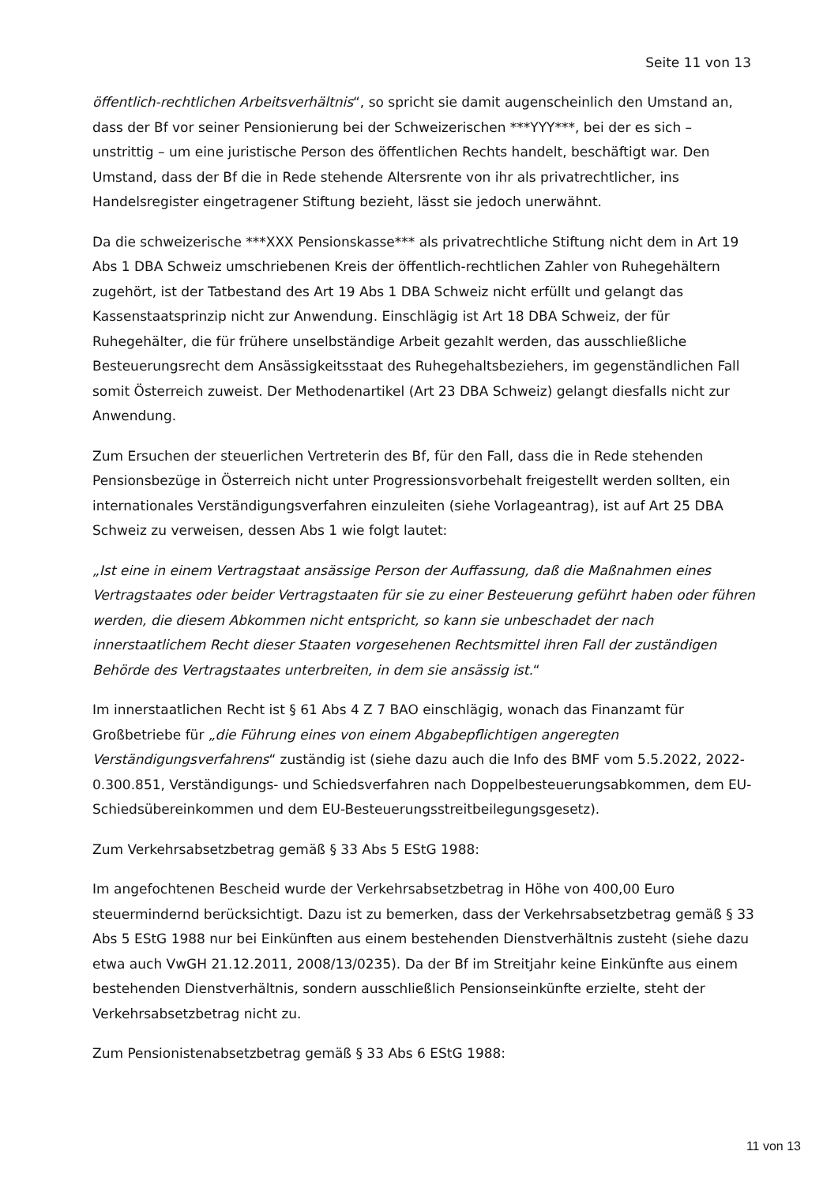Seite 11 von 13
öffentlich-rechtlichen Arbeitsverhältnis“, so spricht sie damit augenscheinlich den Umstand an, dass der Bf vor seiner Pensionierung bei der Schweizerischen ***YYY***, bei der es sich – unstrittig – um eine juristische Person des öffentlichen Rechts handelt, beschäftigt war. Den Umstand, dass der Bf die in Rede stehende Altersrente von ihr als privatrechtlicher, ins Handelsregister eingetragener Stiftung bezieht, lässt sie jedoch unerwähnt.
Da die schweizerische ***XXX Pensionskasse*** als privatrechtliche Stiftung nicht dem in Art 19 Abs 1 DBA Schweiz umschriebenen Kreis der öffentlich-rechtlichen Zahler von Ruhegehältern zugehört, ist der Tatbestand des Art 19 Abs 1 DBA Schweiz nicht erfüllt und gelangt das Kassenstaatsprinzip nicht zur Anwendung. Einschlägig ist Art 18 DBA Schweiz, der für Ruhegehälter, die für frühere unselbständige Arbeit gezahlt werden, das ausschließliche Besteuerungsrecht dem Ansässigkeitsstaat des Ruhegehaltsbeziehers, im gegenständlichen Fall somit Österreich zuweist. Der Methodenartikel (Art 23 DBA Schweiz) gelangt diesfalls nicht zur Anwendung.
Zum Ersuchen der steuerlichen Vertreterin des Bf, für den Fall, dass die in Rede stehenden Pensionsbezüge in Österreich nicht unter Progressionsvorbehalt freigestellt werden sollten, ein internationales Verständigungsverfahren einzuleiten (siehe Vorlageantrag), ist auf Art 25 DBA Schweiz zu verweisen, dessen Abs 1 wie folgt lautet:
„Ist eine in einem Vertragstaat ansässige Person der Auffassung, daß die Maßnahmen eines Vertragstaates oder beider Vertragstaaten für sie zu einer Besteuerung geführt haben oder führen werden, die diesem Abkommen nicht entspricht, so kann sie unbeschadet der nach innerstaatlichem Recht dieser Staaten vorgesehenen Rechtsmittel ihren Fall der zuständigen Behörde des Vertragstaates unterbreiten, in dem sie ansässig ist.“
Im innerstaatlichen Recht ist § 61 Abs 4 Z 7 BAO einschlägig, wonach das Finanzamt für Großbetriebe für „die Führung eines von einem Abgabepflichtigen angeregten Verständigungsverfahrens“ zuständig ist (siehe dazu auch die Info des BMF vom 5.5.2022, 2022-0.300.851, Verständigungs- und Schiedsverfahren nach Doppelbesteuerungsabkommen, dem EU-Schiedsübereinkommen und dem EU-Besteuerungsstreitbeilegungsgesetz).
Zum Verkehrsabsetzbetrag gemäß § 33 Abs 5 EStG 1988:
Im angefochtenen Bescheid wurde der Verkehrsabsetzbetrag in Höhe von 400,00 Euro steuermindernd berücksichtigt. Dazu ist zu bemerken, dass der Verkehrsabsetzbetrag gemäß § 33 Abs 5 EStG 1988 nur bei Einkünften aus einem bestehenden Dienstverhältnis zusteht (siehe dazu etwa auch VwGH 21.12.2011, 2008/13/0235). Da der Bf im Streitjahr keine Einkünfte aus einem bestehenden Dienstverhältnis, sondern ausschließlich Pensionseinkünfte erzielte, steht der Verkehrsabsetzbetrag nicht zu.
Zum Pensionistenabsetzbetrag gemäß § 33 Abs 6 EStG 1988:
11 von 13